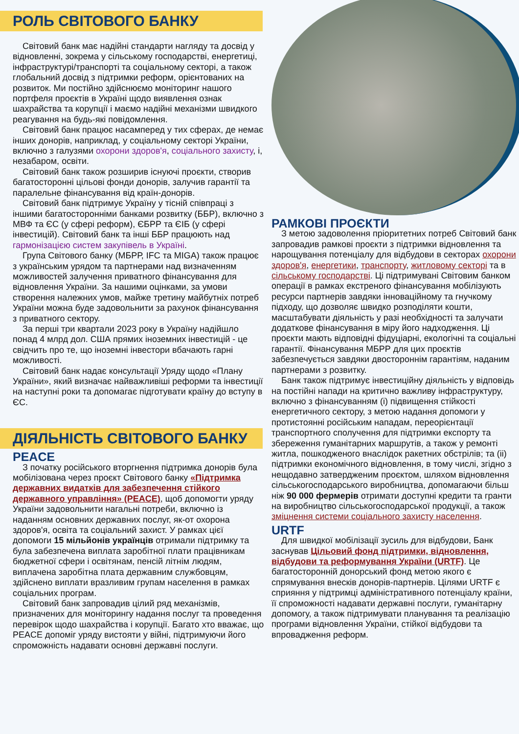РОЛЬ СВІТОВОГО БАНКУ
Світовий банк має надійні стандарти нагляду та досвід у відновленні, зокрема у сільському господарстві, енергетиці, інфраструктурі/транспорті та соціальному секторі, а також глобальний досвід з підтримки реформ, орієнтованих на розвиток. Ми постійно здійснюємо моніторинг нашого портфеля проєктів в Україні щодо виявлення ознак шахрайства та корупції і маємо надійні механізми швидкого реагування на будь-які повідомлення.
Світовий банк працює насамперед у тих сферах, де немає інших донорів, наприклад, у соціальному секторі України, включно з галузями охорони здоров'я, соціального захисту, і, незабаром, освіти.
Світовий банк також розширив існуючі проєкти, створив багатосторонні цільові фонди донорів, залучив гарантії та паралельне фінансування від країн-донорів.
Світовий банк підтримує Україну у тісній співпраці з іншими багатосторонніми банками розвитку (ББР), включно з МВФ та ЄС (у сфері реформ), ЄБРР та ЄІБ (у сфері інвестицій). Світовий банк та інші ББР працюють над гармонізацією систем закупівель в Україні.
Група Світового банку (МБРР, IFC та MIGA) також працює з українським урядом та партнерами над визначенням можливостей залучення приватного фінансування для відновлення України. За нашими оцінками, за умови створення належних умов, майже третину майбутніх потреб України можна буде задовольнити за рахунок фінансування з приватного сектору.
За перші три квартали 2023 року в Україну надійшло понад 4 млрд дол. США прямих іноземних інвестицій - це свідчить про те, що іноземні інвестори вбачають гарні можливості.
Світовий банк надає консультації Уряду щодо «Плану України», який визначає найважливіші реформи та інвестиції на наступні роки та допомагає підготувати країну до вступу в ЄС.
ДІЯЛЬНІСТЬ СВІТОВОГО БАНКУ
PEACE
З початку російського вторгнення підтримка донорів була мобілізована через проєкт Світового банку «Підтримка державних видатків для забезпечення стійкого державного управління» (PEACE), щоб допомогти уряду України задовольнити нагальні потреби, включно із наданням основних державних послуг, як-от охорона здоров'я, освіта та соціальний захист. У рамках цієї допомоги 15 мільйонів українців отримали підтримку та була забезпечена виплата заробітної плати працівникам бюджетної сфери і освітянам, пенсій літнім людям, виплачена заробітна плата державним службовцям, здійснено виплати вразливим групам населення в рамках соціальних програм.
Світовий банк запровадив цілий ряд механізмів, призначених для моніторингу надання послуг та проведення перевірок щодо шахрайства і корупції. Багато хто вважає, що PEACE допоміг уряду вистояти у війні, підтримуючи його спроможність надавати основні державні послуги.
РАМКОВІ ПРОЄКТИ
З метою задоволення пріоритетних потреб Світовий банк запровадив рамкові проєкти з підтримки відновлення та нарощування потенціалу для відбудови в секторах охорони здоров'я, енергетики, транспорту, житловому секторі та в сільському господарстві. Ці підтримувані Світовим банком операції в рамках екстреного фінансування мобілізують ресурси партнерів завдяки інноваційному та гнучкому підходу, що дозволяє швидко розподіляти кошти, масштабувати діяльність у разі необхідності та залучати додаткове фінансування в міру його надходження. Ці проєкти мають відповідні фідуціарні, екологічні та соціальні гарантії. Фінансування МБРР для цих проєктів забезпечується завдяки двостороннім гарантіям, наданим партнерами з розвитку.
Банк також підтримує інвестиційну діяльність у відповідь на постійні напади на критично важливу інфраструктуру, включно з фінансуванням (i) підвищення стійкості енергетичного сектору, з метою надання допомоги у протистоянні російським нападам, переорієнтації транспортного сполучення для підтримки експорту та збереження гуманітарних маршрутів, а також у ремонті житла, пошкодженого внаслідок ракетних обстрілів; та (ii) підтримки економічного відновлення, в тому числі, згідно з нещодавно затвердженим проєктом, шляхом відновлення сільськогосподарського виробництва, допомагаючи більш ніж 90 000 фермерів отримати доступні кредити та гранти на виробництво сільськогосподарської продукції, а також зміцнення системи соціального захисту населення.
URTF
Для швидкої мобілізації зусиль для відбудови, Банк заснував Цільовий фонд підтримки, відновлення, відбудови та реформування України (URTF). Це багатосторонній донорський фонд метою якого є спрямування внесків донорів-партнерів. Цілями URTF є сприяння у підтримці адміністративного потенціалу країни, її спроможності надавати державні послуги, гуманітарну допомогу, а також підтримувати планування та реалізацію програми відновлення України, стійкої відбудови та впровадження реформ.